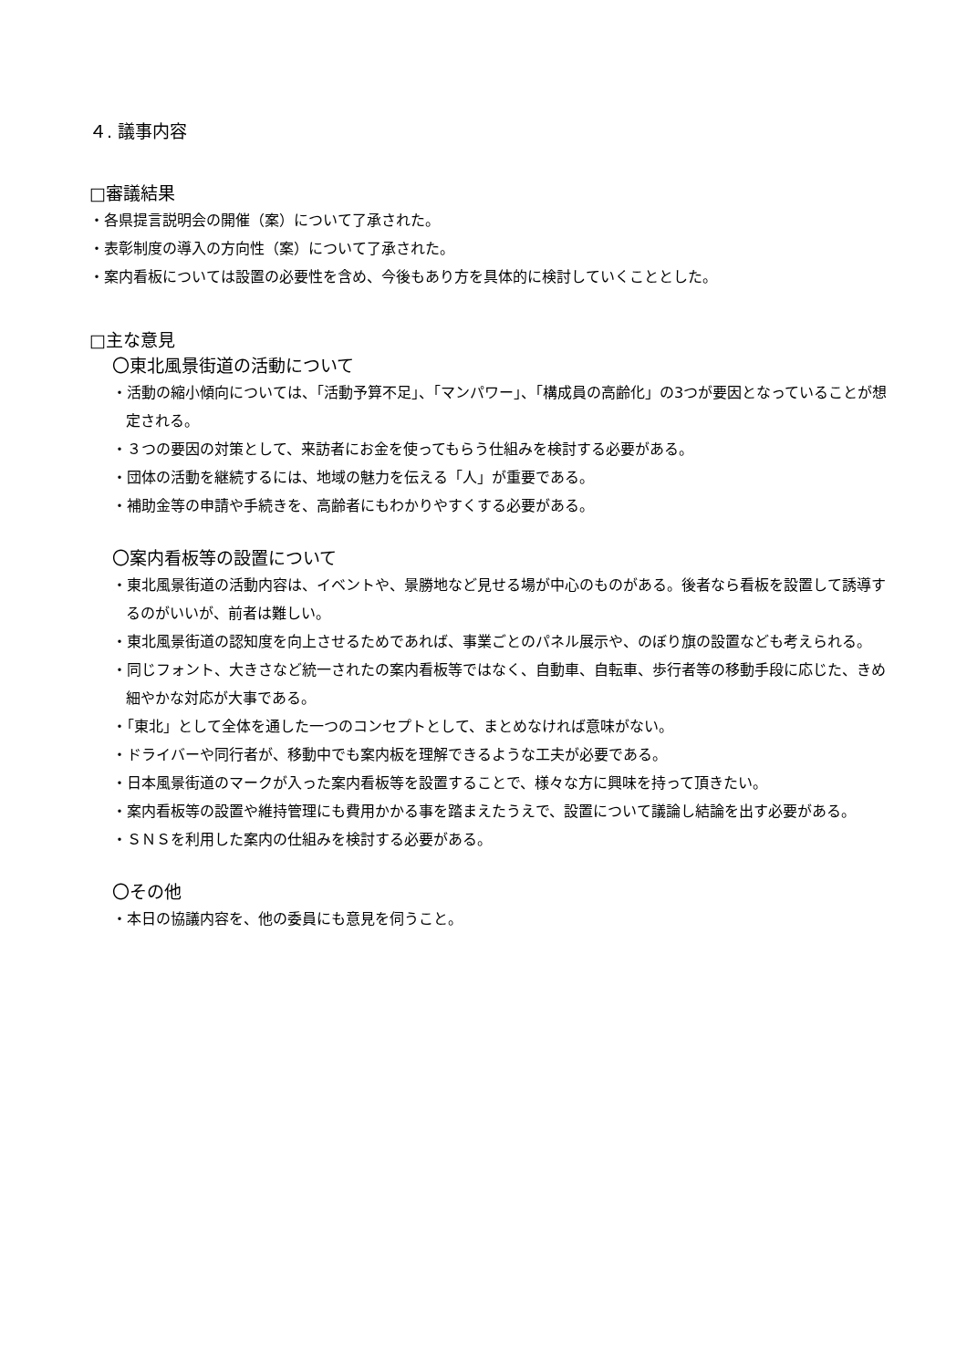４. 議事内容
□審議結果
・各県提言説明会の開催（案）について了承された。
・表彰制度の導入の方向性（案）について了承された。
・案内看板については設置の必要性を含め、今後もあり方を具体的に検討していくこととした。
□主な意見
〇東北風景街道の活動について
・活動の縮小傾向については、「活動予算不足」、「マンパワー」、「構成員の高齢化」の3つが要因となっていることが想定される。
・３つの要因の対策として、来訪者にお金を使ってもらう仕組みを検討する必要がある。
・団体の活動を継続するには、地域の魅力を伝える「人」が重要である。
・補助金等の申請や手続きを、高齢者にもわかりやすくする必要がある。
〇案内看板等の設置について
・東北風景街道の活動内容は、イベントや、景勝地など見せる場が中心のものがある。後者なら看板を設置して誘導するのがいいが、前者は難しい。
・東北風景街道の認知度を向上させるためであれば、事業ごとのパネル展示や、のぼり旗の設置なども考えられる。
・同じフォント、大きさなど統一されたの案内看板等ではなく、自動車、自転車、歩行者等の移動手段に応じた、きめ細やかな対応が大事である。
・「東北」として全体を通した一つのコンセプトとして、まとめなければ意味がない。
・ドライバーや同行者が、移動中でも案内板を理解できるような工夫が必要である。
・日本風景街道のマークが入った案内看板等を設置することで、様々な方に興味を持って頂きたい。
・案内看板等の設置や維持管理にも費用かかる事を踏まえたうえで、設置について議論し結論を出す必要がある。
・ＳＮＳを利用した案内の仕組みを検討する必要がある。
〇その他
・本日の協議内容を、他の委員にも意見を伺うこと。